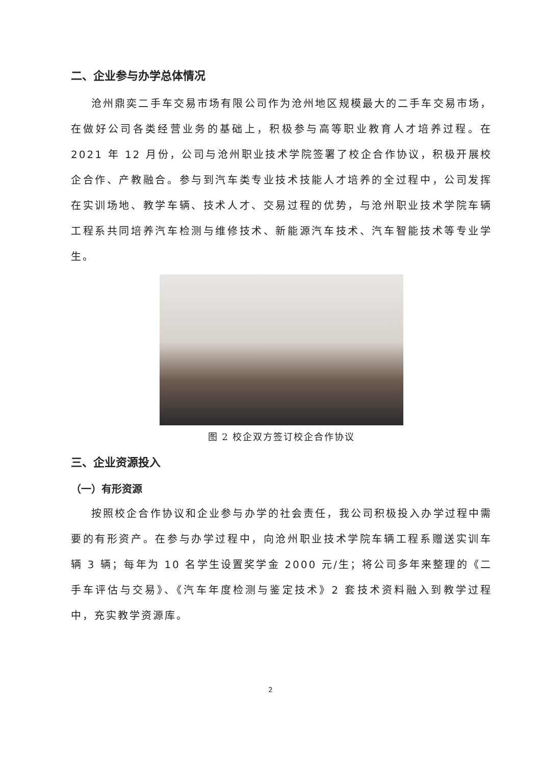二、企业参与办学总体情况
沧州鼎奕二手车交易市场有限公司作为沧州地区规模最大的二手车交易市场，在做好公司各类经营业务的基础上，积极参与高等职业教育人才培养过程。在 2021 年 12 月份，公司与沧州职业技术学院签署了校企合作协议，积极开展校企合作、产教融合。参与到汽车类专业技术技能人才培养的全过程中，公司发挥在实训场地、教学车辆、技术人才、交易过程的优势，与沧州职业技术学院车辆工程系共同培养汽车检测与维修技术、新能源汽车技术、汽车智能技术等专业学生。
图 2 校企双方签订校企合作协议
三、企业资源投入
（一）有形资源
按照校企合作协议和企业参与办学的社会责任，我公司积极投入办学过程中需要的有形资产。在参与办学过程中，向沧州职业技术学院车辆工程系赠送实训车辆 3 辆；每年为 10 名学生设置奖学金 2000 元/生；将公司多年来整理的《二手车评估与交易》、《汽车年度检测与鉴定技术》2 套技术资料融入到教学过程中，充实教学资源库。
2